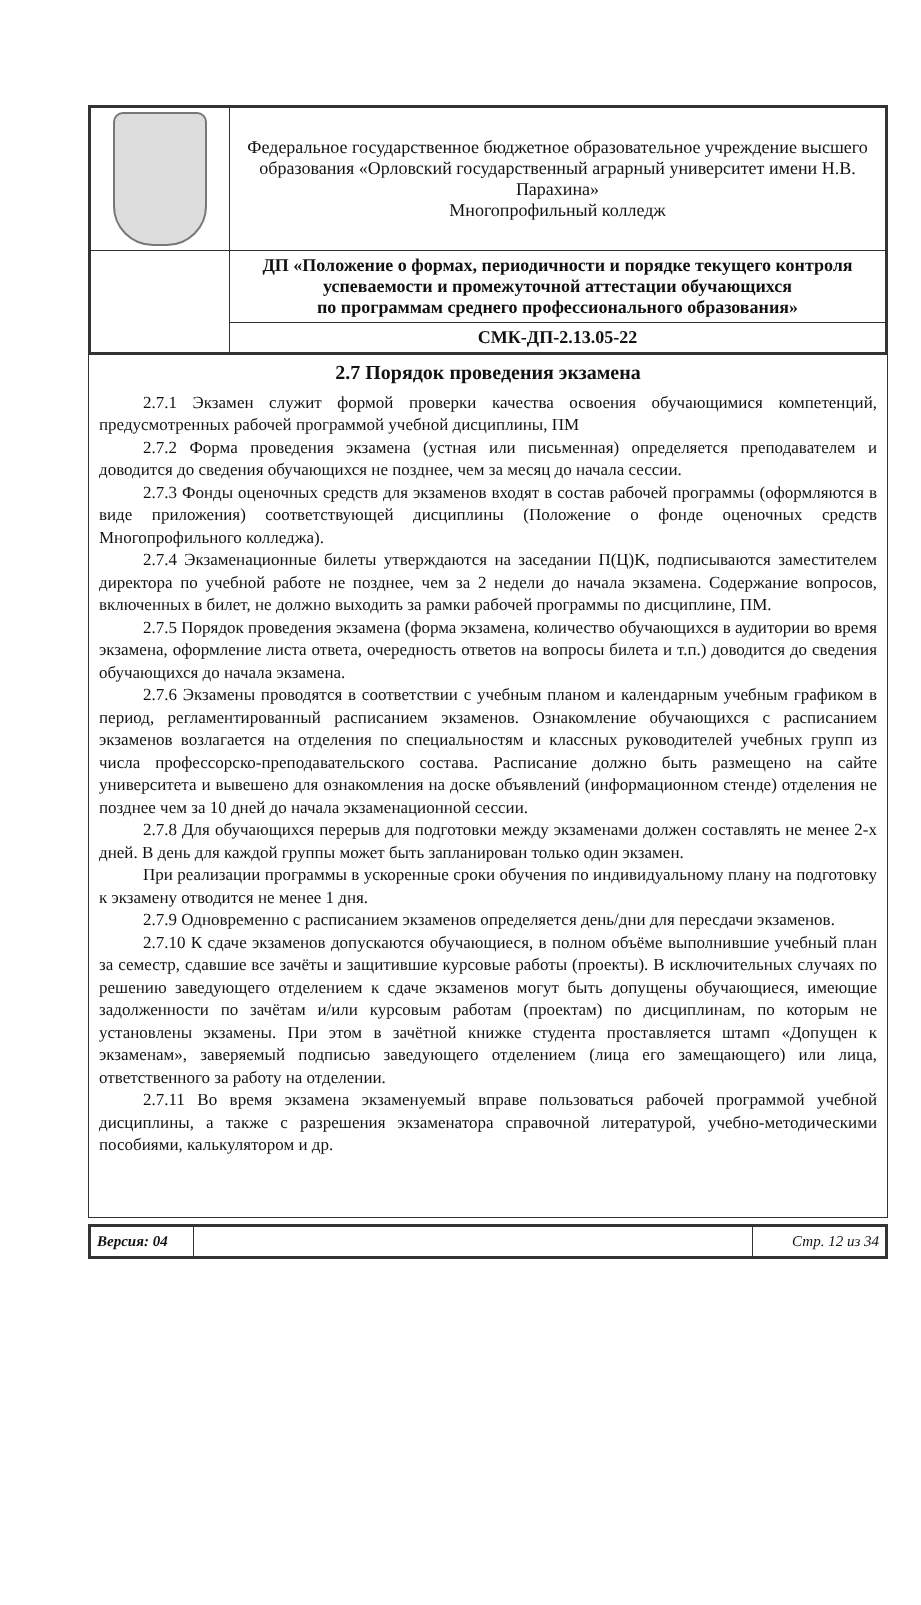| | Федеральное государственное бюджетное образовательное учреждение высшего образования «Орловский государственный аграрный университет имени Н.В. Парахина» Многопрофильный колледж |
| | ДП «Положение о формах, периодичности и порядке текущего контроля успеваемости и промежуточной аттестации обучающихся по программам среднего профессионального образования» |
| | СМК-ДП-2.13.05-22 |
2.7 Порядок проведения экзамена
2.7.1 Экзамен служит формой проверки качества освоения обучающимися компетенций, предусмотренных рабочей программой учебной дисциплины, ПМ
2.7.2 Форма проведения экзамена (устная или письменная) определяется преподавателем и доводится до сведения обучающихся не позднее, чем за месяц до начала сессии.
2.7.3 Фонды оценочных средств для экзаменов входят в состав рабочей программы (оформляются в виде приложения) соответствующей дисциплины (Положение о фонде оценочных средств Многопрофильного колледжа).
2.7.4 Экзаменационные билеты утверждаются на заседании П(Ц)К, подписываются заместителем директора по учебной работе не позднее, чем за 2 недели до начала экзамена. Содержание вопросов, включенных в билет, не должно выходить за рамки рабочей программы по дисциплине, ПМ.
2.7.5 Порядок проведения экзамена (форма экзамена, количество обучающихся в аудитории во время экзамена, оформление листа ответа, очередность ответов на вопросы билета и т.п.) доводится до сведения обучающихся до начала экзамена.
2.7.6 Экзамены проводятся в соответствии с учебным планом и календарным учебным графиком в период, регламентированный расписанием экзаменов. Ознакомление обучающихся с расписанием экзаменов возлагается на отделения по специальностям и классных руководителей учебных групп из числа профессорско-преподавательского состава. Расписание должно быть размещено на сайте университета и вывешено для ознакомления на доске объявлений (информационном стенде) отделения не позднее чем за 10 дней до начала экзаменационной сессии.
2.7.8 Для обучающихся перерыв для подготовки между экзаменами должен составлять не менее 2-х дней. В день для каждой группы может быть запланирован только один экзамен.
При реализации программы в ускоренные сроки обучения по индивидуальному плану на подготовку к экзамену отводится не менее 1 дня.
2.7.9 Одновременно с расписанием экзаменов определяется день/дни для пересдачи экзаменов.
2.7.10 К сдаче экзаменов допускаются обучающиеся, в полном объёме выполнившие учебный план за семестр, сдавшие все зачёты и защитившие курсовые работы (проекты). В исключительных случаях по решению заведующего отделением к сдаче экзаменов могут быть допущены обучающиеся, имеющие задолженности по зачётам и/или курсовым работам (проектам) по дисциплинам, по которым не установлены экзамены. При этом в зачётной книжке студента проставляется штамп «Допущен к экзаменам», заверяемый подписью заведующего отделением (лица его замещающего) или лица, ответственного за работу на отделении.
2.7.11 Во время экзамена экзаменуемый вправе пользоваться рабочей программой учебной дисциплины, а также с разрешения экзаменатора справочной литературой, учебно-методическими пособиями, калькулятором и др.
| Версия: 04 | | Стр. 12 из 34 |